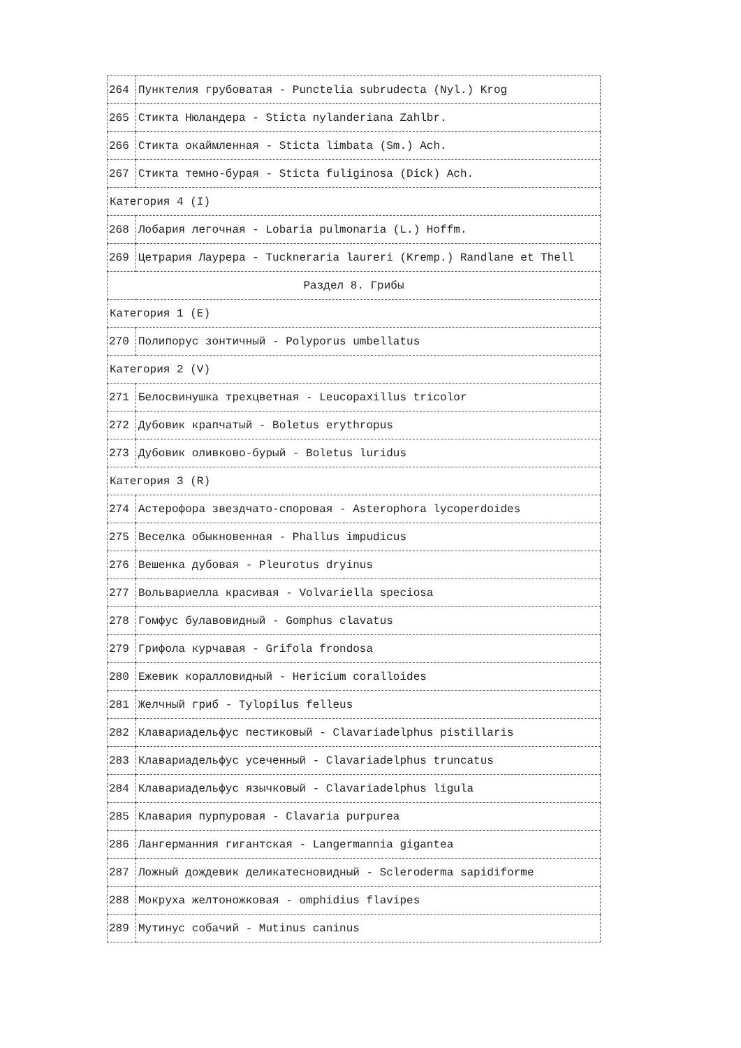| 264 | Пунктелия грубоватая - Punctelia subrudecta (Nyl.) Krog |
| 265 | Стикта Нюландера - Sticta nylanderiana Zahlbr. |
| 266 | Стикта окаймленная - Sticta limbata (Sm.) Ach. |
| 267 | Стикта темно-бурая - Sticta fuliginosa (Dick) Ach. |
| Категория 4 (I) | |
| 268 | Лобария легочная - Lobaria pulmonaria (L.) Hoffm. |
| 269 | Цетрария Лаурера - Tuckneraria laureri (Kremp.) Randlane et Thell |
| Раздел 8. Грибы | |
| Категория 1 (E) | |
| 270 | Полипорус зонтичный - Polyporus umbellatus |
| Категория 2 (V) | |
| 271 | Белосвинушка трехцветная - Leucopaxillus tricolor |
| 272 | Дубовик крапчатый - Boletus erythropus |
| 273 | Дубовик оливково-бурый - Boletus luridus |
| Категория 3 (R) | |
| 274 | Астерофора звездчато-споровая - Asterophora lycoperdoides |
| 275 | Веселка обыкновенная - Phallus impudicus |
| 276 | Вешенка дубовая - Pleurotus dryinus |
| 277 | Вольвариелла красивая - Volvariella speciosa |
| 278 | Гомфус булавовидный - Gomphus clavatus |
| 279 | Грифола курчавая - Grifola frondosa |
| 280 | Ежевик коралловидный - Hericium coralloides |
| 281 | Желчный гриб - Tylopilus felleus |
| 282 | Клавариадельфус пестиковый - Clavariadelphus pistillaris |
| 283 | Клавариадельфус усеченный - Clavariadelphus truncatus |
| 284 | Клавариадельфус язычковый - Clavariadelphus ligula |
| 285 | Клавария пурпуровая - Clavaria purpurea |
| 286 | Лангерманния гигантская - Langermannia gigantea |
| 287 | Ложный дождевик деликатесновидный - Scleroderma sapidiforme |
| 288 | Мокруха желтоножковая - omphidius flavipes |
| 289 | Мутинус собачий - Mutinus caninus |